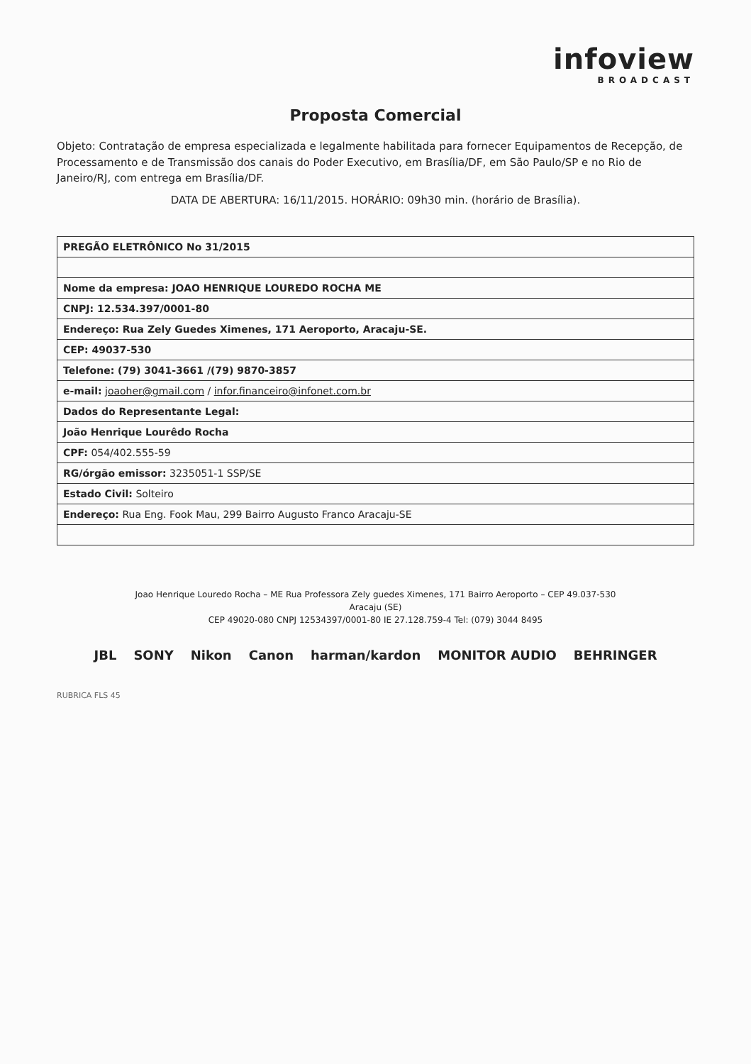infoview
BROADCAST
Proposta Comercial
Objeto: Contratação de empresa especializada e legalmente habilitada para fornecer Equipamentos de Recepção, de Processamento e de Transmissão dos canais do Poder Executivo, em Brasília/DF, em São Paulo/SP e no Rio de Janeiro/RJ, com entrega em Brasília/DF.
DATA DE ABERTURA: 16/11/2015. HORÁRIO: 09h30 min. (horário de Brasília).
| PREGÃO ELETRÔNICO No 31/2015 |
| --- |
| Nome da empresa: JOAO HENRIQUE LOUREDO ROCHA ME |
| CNPJ: 12.534.397/0001-80 |
| Endereço: Rua Zely Guedes Ximenes, 171 Aeroporto, Aracaju-SE. |
| CEP: 49037-530 |
| Telefone: (79) 3041-3661 /(79) 9870-3857 |
| e-mail: joaoher@gmail.com / infor.financeiro@infonet.com.br |
| Dados do Representante Legal: |
| João Henrique Lourêdo Rocha |
| CPF: 054/402.555-59 |
| RG/órgão emissor: 3235051-1 SSP/SE |
| Estado Civil: Solteiro |
| Endereço: Rua Eng. Fook Mau, 299 Bairro Augusto Franco Aracaju-SE |
Joao Henrique Louredo Rocha – ME Rua Professora Zely guedes Ximenes, 171 Bairro Aeroporto – CEP 49.037-530
Aracaju (SE)
CEP 49020-080 CNPJ 12534397/0001-80 IE 27.128.759-4 Tel: (079) 3044 8495
JBL SONY Nikon Canon harman/kardon MONITOR AUDIO BEHRINGER
RUBRICA FLS 45